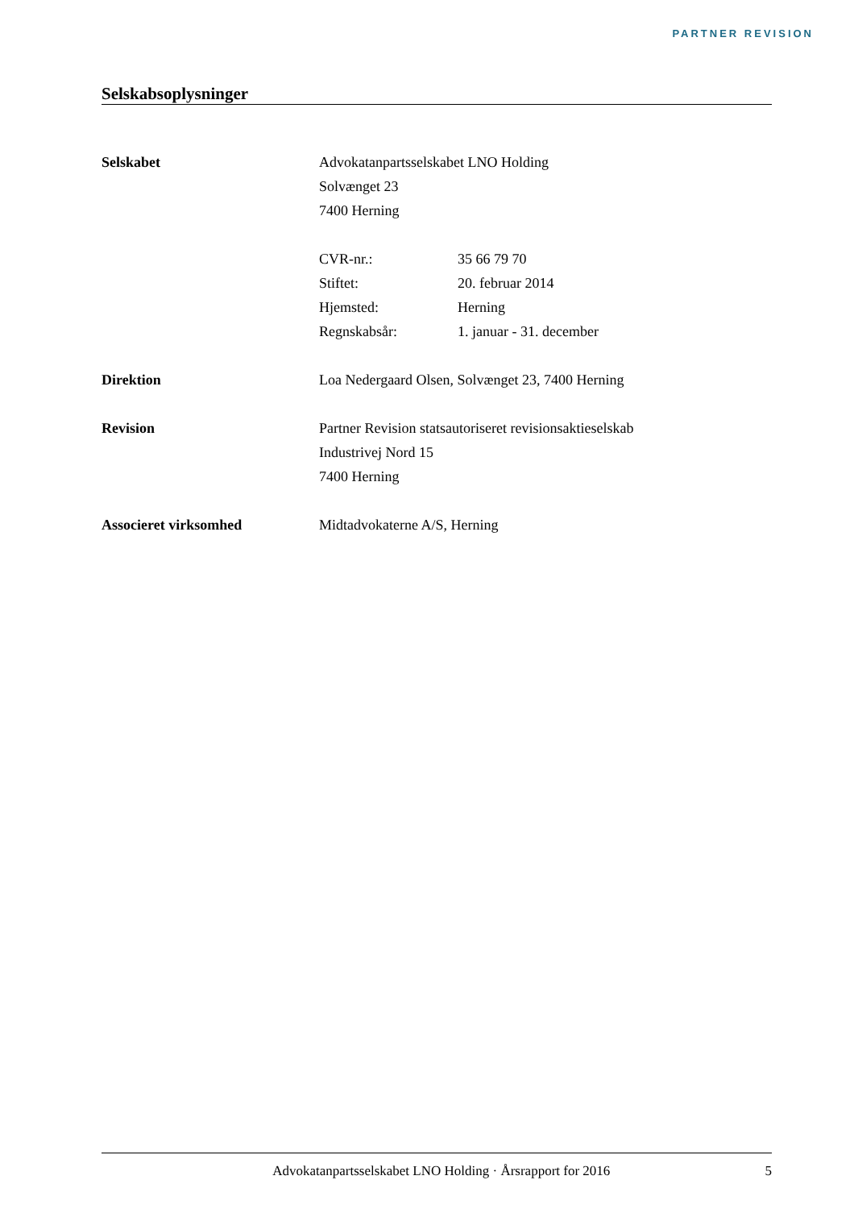PARTNER REVISION
Selskabsoplysninger
Selskabet Advokatanpartsselskabet LNO Holding
Solvænget 23
7400 Herning
CVR-nr.: 35 66 79 70
Stiftet: 20. februar 2014
Hjemsted: Herning
Regnskabsår: 1. januar - 31. december
Direktion Loa Nedergaard Olsen, Solvænget 23, 7400 Herning
Revision Partner Revision statsautoriseret revisionsaktieselskab
Industrivej Nord 15
7400 Herning
Associeret virksomhed Midtadvokaterne A/S, Herning
Advokatanpartsselskabet LNO Holding · Årsrapport for 2016
5